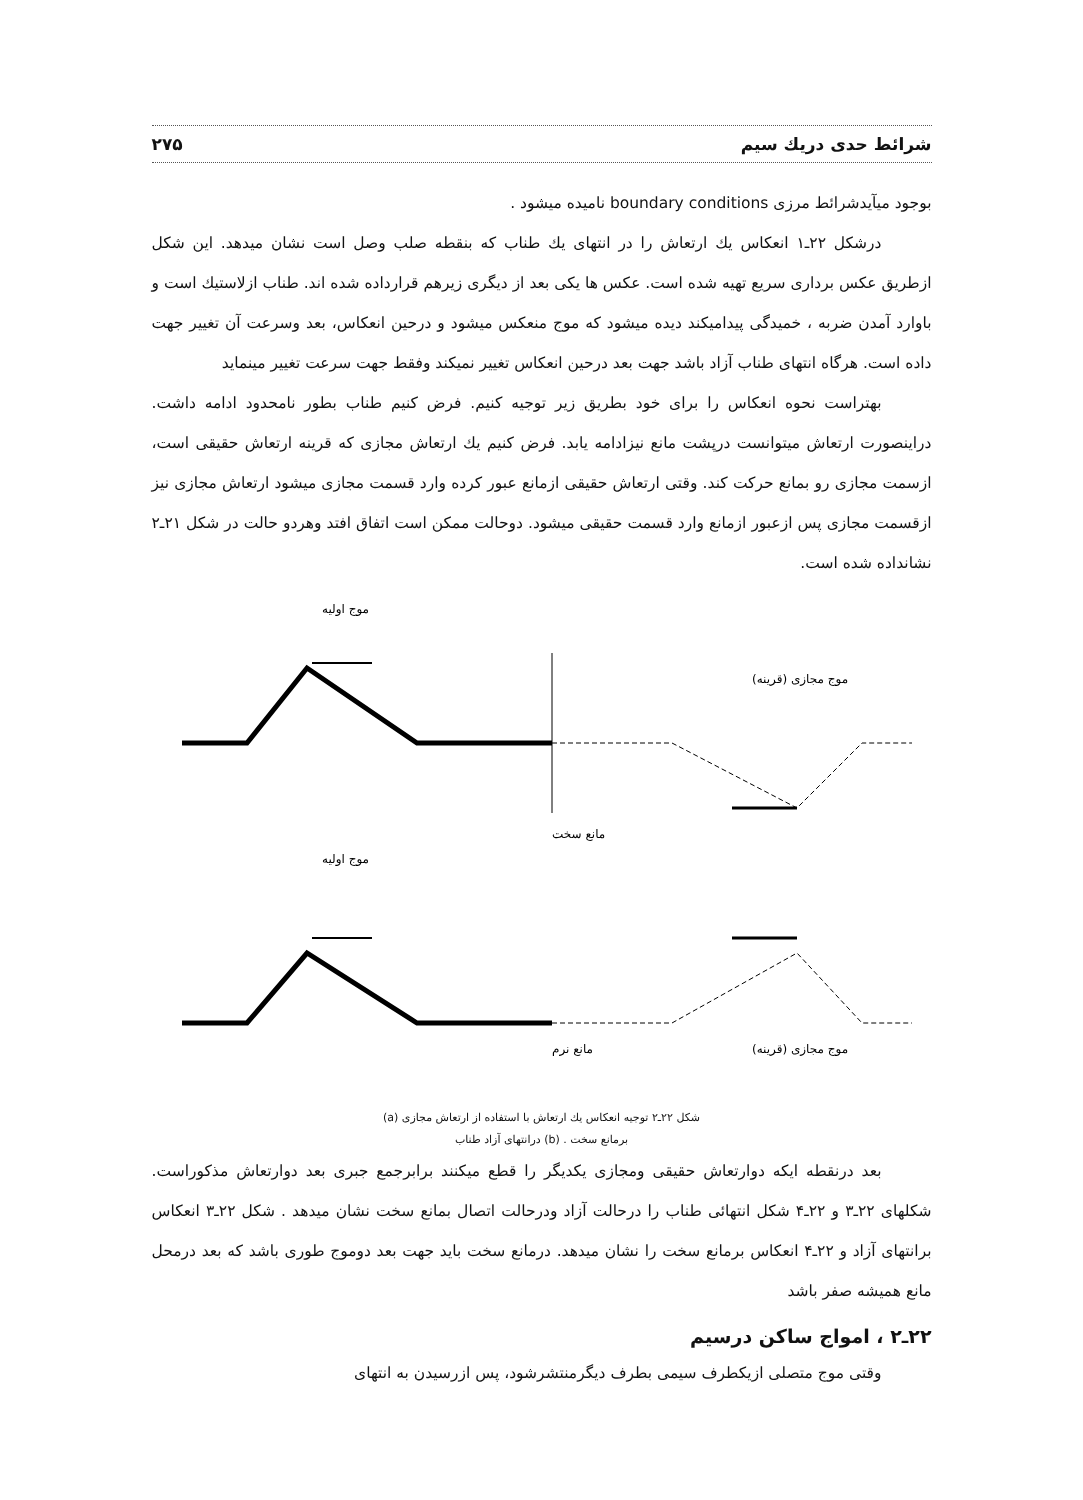شرائط حدی دریك سیم ۲۷۵
بوجود میآیدشرائط مرزی boundary conditions نامیده میشود .
درشکل ۲۲ـ۱ انعکاس یك ارتعاش را در انتهای یك طناب که بنقطه صلب وصل است نشان میدهد. این شکل ازطریق عکس برداری سریع تهیه شده است. عکس ها یکی بعد از دیگری زیرهم قرارداده شده اند. طناب ازلاستیك است و باوارد آمدن ضربه ، خمیدگی پیدامیکند دیده میشود که موج منعکس میشود و درحین انعکاس، بعد وسرعت آن تغییر جهت داده است. هرگاه انتهای طناب آزاد باشد جهت بعد درحین انعکاس تغییر نمیکند وفقط جهت سرعت تغییر مینماید
بهتراست نحوه انعکاس را برای خود بطریق زیر توجیه کنیم. فرض کنیم طناب بطور نامحدود ادامه داشت. دراینصورت ارتعاش میتوانست درپشت مانع نیزادامه یابد. فرض کنیم یك ارتعاش مجازی که قرینه ارتعاش حقیقی است، ازسمت مجازی رو بمانع حرکت کند. وقتی ارتعاش حقیقی ازمانع عبور کرده وارد قسمت مجازی میشود ارتعاش مجازی نیز ازقسمت مجازی پس ازعبور ازمانع وارد قسمت حقیقی میشود. دوحالت ممکن است اتفاق افتد وهردو حالت در شکل ۲۱ـ۲ نشانداده شده است.
موج اولیه
موج مجازی (قرینه)
مانع سخت
موج اولیه
مانع نرم
موج مجازی (قرینه)
شکل ۲۲ـ۲ توجیه انعکاس یك ارتعاش با استفاده از ارتعاش مجازی (a)
برمانع سخت . (b) درانتهای آزاد طناب
بعد درنقطه ایکه دوارتعاش حقیقی ومجازی یکدیگر را قطع میکنند برابرجمع جبری بعد دوارتعاش مذکوراست. شکلهای ۲۲ـ۳ و ۲۲ـ۴ شکل انتهائی طناب را درحالت آزاد ودرحالت اتصال بمانع سخت نشان میدهد . شکل ۲۲ـ۳ انعکاس برانتهای آزاد و ۲۲ـ۴ انعکاس برمانع سخت را نشان میدهد. درمانع سخت باید جهت بعد دوموج طوری باشد که بعد درمحل مانع همیشه صفر باشد
۲۲ـ۲ ، امواج ساکن درسیم
وقتی موج متصلی ازیکطرف سیمی بطرف دیگرمنتشرشود، پس ازرسیدن به انتهای